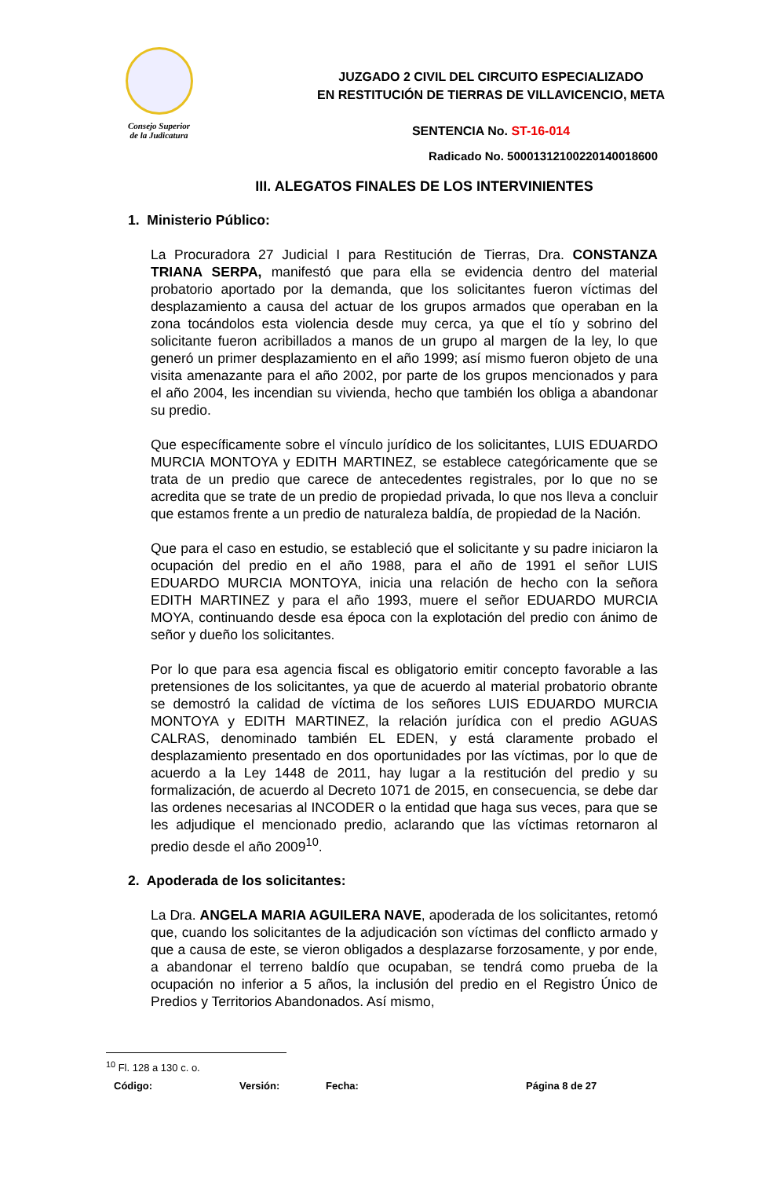Consejo Superior
de la Judicatura
JUZGADO 2 CIVIL DEL CIRCUITO ESPECIALIZADO
EN RESTITUCIÓN DE TIERRAS DE VILLAVICENCIO, META
SENTENCIA No. ST-16-014
Radicado No. 50001312100220140018600
III. ALEGATOS FINALES DE LOS INTERVINIENTES
1. Ministerio Público:
La Procuradora 27 Judicial I para Restitución de Tierras, Dra. CONSTANZA TRIANA SERPA, manifestó que para ella se evidencia dentro del material probatorio aportado por la demanda, que los solicitantes fueron víctimas del desplazamiento a causa del actuar de los grupos armados que operaban en la zona tocándolos esta violencia desde muy cerca, ya que el tío y sobrino del solicitante fueron acribillados a manos de un grupo al margen de la ley, lo que generó un primer desplazamiento en el año 1999; así mismo fueron objeto de una visita amenazante para el año 2002, por parte de los grupos mencionados y para el año 2004, les incendian su vivienda, hecho que también los obliga a abandonar su predio.
Que específicamente sobre el vínculo jurídico de los solicitantes, LUIS EDUARDO MURCIA MONTOYA y EDITH MARTINEZ, se establece categóricamente que se trata de un predio que carece de antecedentes registrales, por lo que no se acredita que se trate de un predio de propiedad privada, lo que nos lleva a concluir que estamos frente a un predio de naturaleza baldía, de propiedad de la Nación.
Que para el caso en estudio, se estableció que el solicitante y su padre iniciaron la ocupación del predio en el año 1988, para el año de 1991 el señor LUIS EDUARDO MURCIA MONTOYA, inicia una relación de hecho con la señora EDITH MARTINEZ y para el año 1993, muere el señor EDUARDO MURCIA MOYA, continuando desde esa época con la explotación del predio con ánimo de señor y dueño los solicitantes.
Por lo que para esa agencia fiscal es obligatorio emitir concepto favorable a las pretensiones de los solicitantes, ya que de acuerdo al material probatorio obrante se demostró la calidad de víctima de los señores LUIS EDUARDO MURCIA MONTOYA y EDITH MARTINEZ, la relación jurídica con el predio AGUAS CALRAS, denominado también EL EDEN, y está claramente probado el desplazamiento presentado en dos oportunidades por las víctimas, por lo que de acuerdo a la Ley 1448 de 2011, hay lugar a la restitución del predio y su formalización, de acuerdo al Decreto 1071 de 2015, en consecuencia, se debe dar las ordenes necesarias al INCODER o la entidad que haga sus veces, para que se les adjudique el mencionado predio, aclarando que las víctimas retornaron al predio desde el año 2009<sup>10</sup>.
2. Apoderada de los solicitantes:
La Dra. ANGELA MARIA AGUILERA NAVE, apoderada de los solicitantes, retomó que, cuando los solicitantes de la adjudicación son víctimas del conflicto armado y que a causa de este, se vieron obligados a desplazarse forzosamente, y por ende, a abandonar el terreno baldío que ocupaban, se tendrá como prueba de la ocupación no inferior a 5 años, la inclusión del predio en el Registro Único de Predios y Territorios Abandonados. Así mismo,
<sup>10</sup> Fl. 128 a 130 c. o.
Código: Versión: Fecha: Página 8 de 27